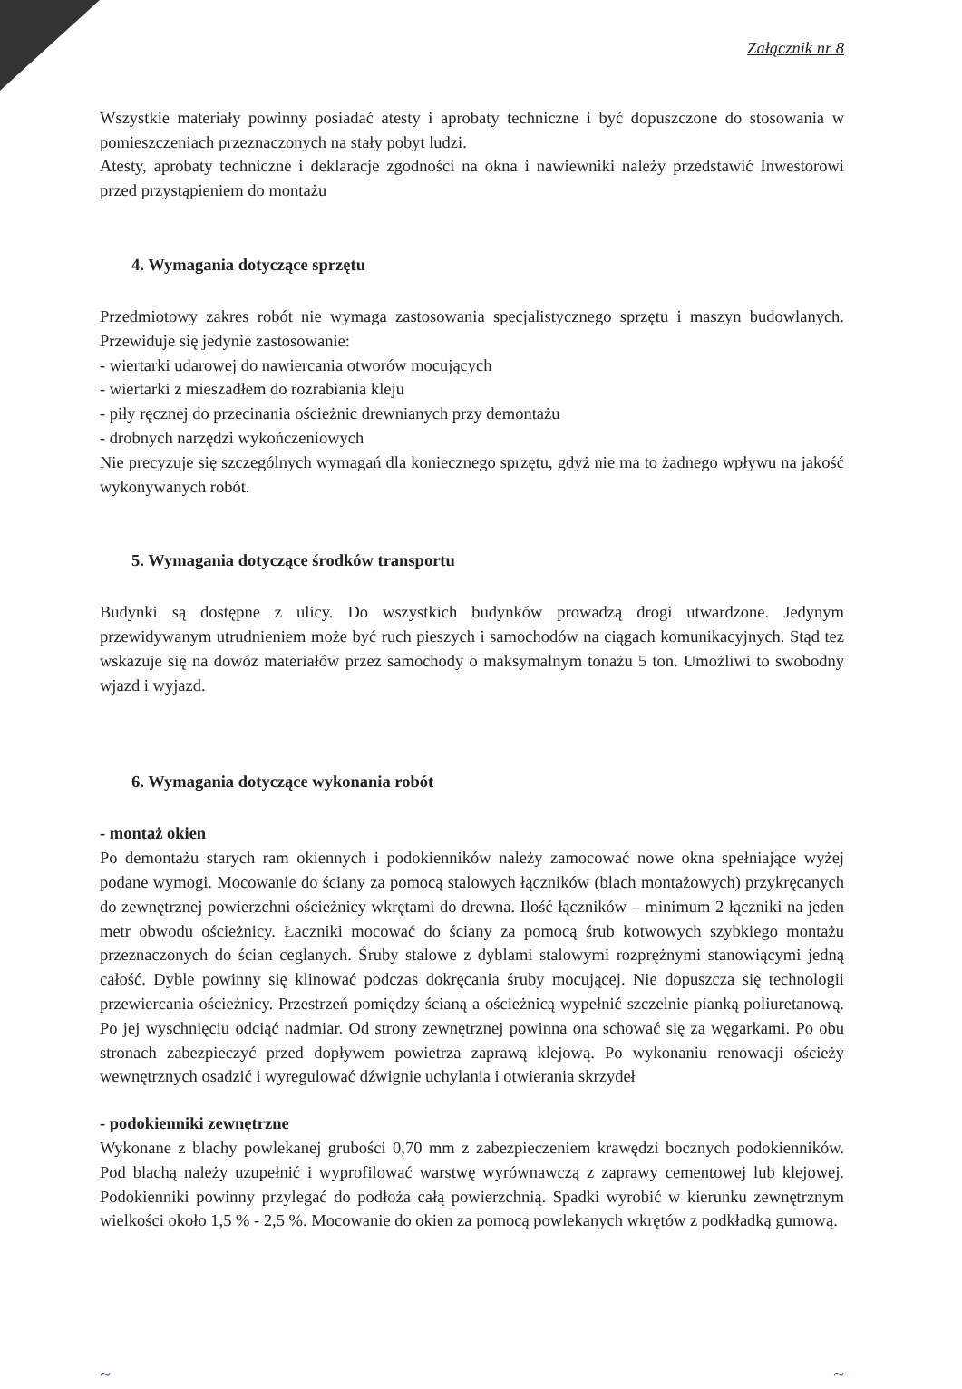Załącznik nr 8
Wszystkie materiały powinny posiadać atesty i aprobaty techniczne i być dopuszczone do stosowania w pomieszczeniach przeznaczonych na stały pobyt ludzi.
Atesty, aprobaty techniczne i deklaracje zgodności na okna i nawiewniki należy przedstawić Inwestorowi przed przystąpieniem do montażu
4. Wymagania dotyczące sprzętu
Przedmiotowy zakres robót nie wymaga zastosowania specjalistycznego sprzętu i maszyn budowlanych. Przewiduje się jedynie zastosowanie:
- wiertarki udarowej do nawiercania otworów mocujących
- wiertarki z mieszadłem do rozrabiania kleju
- piły ręcznej do przecinania ościeżnic drewnianych przy demontażu
- drobnych narzędzi wykończeniowych
Nie precyzuje się szczególnych wymagań dla koniecznego sprzętu, gdyż nie ma to żadnego wpływu na jakość wykonywanych robót.
5. Wymagania dotyczące środków transportu
Budynki są dostępne z ulicy. Do wszystkich budynków prowadzą drogi utwardzone. Jedynym przewidywanym utrudnieniem może być ruch pieszych i samochodów na ciągach komunikacyjnych. Stąd tez wskazuje się na dowóz materiałów przez samochody o maksymalnym tonażu 5 ton. Umożliwi to swobodny wjazd i wyjazd.
6. Wymagania dotyczące wykonania robót
- montaż okien
Po demontażu starych ram okiennych i podokienników należy zamocować nowe okna spełniające wyżej podane wymogi. Mocowanie do ściany za pomocą stalowych łączników (blach montażowych) przykręcanych do zewnętrznej powierzchni ościeżnicy wkrętami do drewna. Ilość łączników – minimum 2 łączniki na jeden metr obwodu ościeżnicy. Łaczniki mocować do ściany za pomocą śrub kotwowych szybkiego montażu przeznaczonych do ścian ceglanych. Śruby stalowe z dyblami stalowymi rozprężnymi stanowiącymi jedną całość. Dyble powinny się klinować podczas dokręcania śruby mocującej. Nie dopuszcza się technologii przewiercania ościeżnicy. Przestrzeń pomiędzy ścianą a ościeżnicą wypełnić szczelnie pianką poliuretanową. Po jej wyschnięciu odciąć nadmiar. Od strony zewnętrznej powinna ona schować się za węgarkami. Po obu stronach zabezpieczyć przed dopływem powietrza zaprawą klejową. Po wykonaniu renowacji ościeży wewnętrznych osadzić i wyregulować dźwignie uchylania i otwierania skrzydeł
- podokienniki zewnętrzne
Wykonane z blachy powlekanej grubości 0,70 mm z zabezpieczeniem krawędzi bocznych podokienników. Pod blachą należy uzupełnić i wyprofilować warstwę wyrównawczą z zaprawy cementowej lub klejowej. Podokienniki powinny przylegać do podłoża całą powierzchnią. Spadki wyrobić w kierunku zewnętrznym wielkości około 1,5 % - 2,5 %. Mocowanie do okien za pomocą powlekanych wkrętów z podkładką gumową.
~ ~